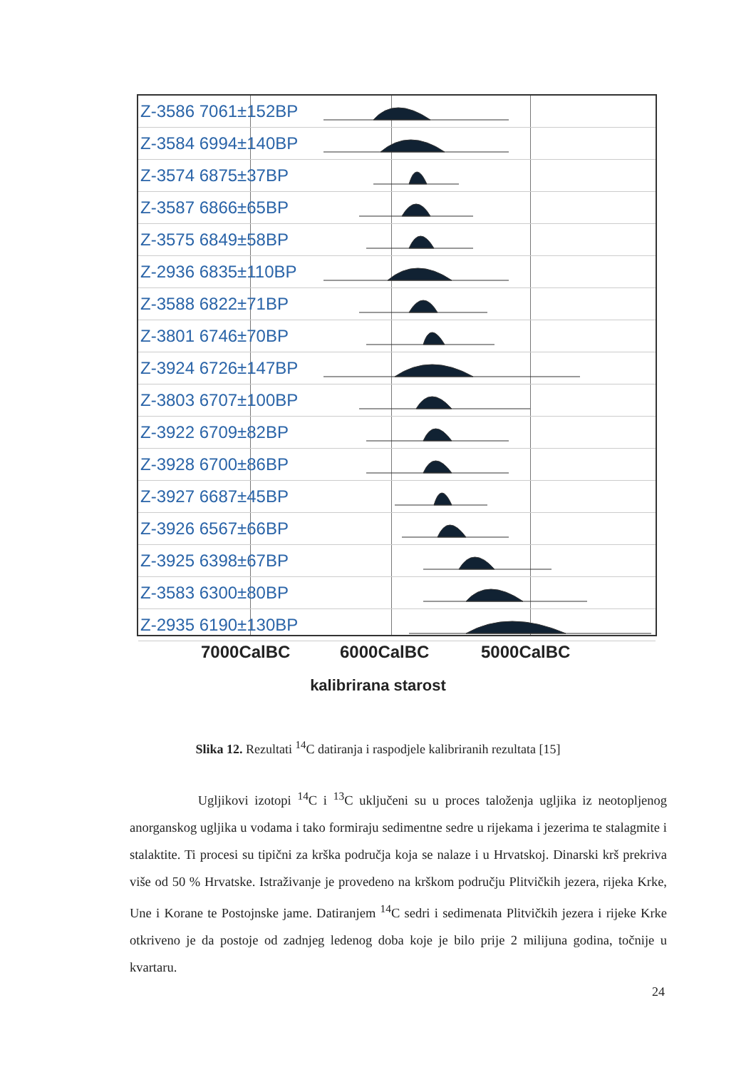Z-3586 7061±152BP
Z-3584 6994±140BP
Z-3574 6875±37BP
Z-3587 6866±65BP
Z-3575 6849±58BP
Z-2936 6835±110BP
Z-3588 6822±71BP
Z-3801 6746±70BP
Z-3924 6726±147BP
Z-3803 6707±100BP
Z-3922 6709±82BP
Z-3928 6700±86BP
Z-3927 6687±45BP
Z-3926 6567±66BP
Z-3925 6398±67BP
Z-3583 6300±80BP
Z-2935 6190±130BP
7000CalBC 6000CalBC 5000CalBC
kalibrirana starost
Slika 12. Rezultati <sup>14</sup>C datiranja i raspodjele kalibriranih rezultata [15]
Ugljikovi izotopi <sup>14</sup>C i <sup>13</sup>C uključeni su u proces taloženja ugljika iz neotopljenog anorganskog ugljika u vodama i tako formiraju sedimentne sedre u rijekama i jezerima te stalagmite i stalaktite. Ti procesi su tipični za krška područja koja se nalaze i u Hrvatskoj. Dinarski krš prekriva više od 50 % Hrvatske. Istraživanje je provedeno na krškom području Plitvičkih jezera, rijeka Krke, Une i Korane te Postojnske jame. Datiranjem <sup>14</sup>C sedri i sedimenata Plitvičkih jezera i rijeke Krke otkriveno je da postoje od zadnjeg ledenog doba koje je bilo prije 2 milijuna godina, točnije u kvartaru.
24